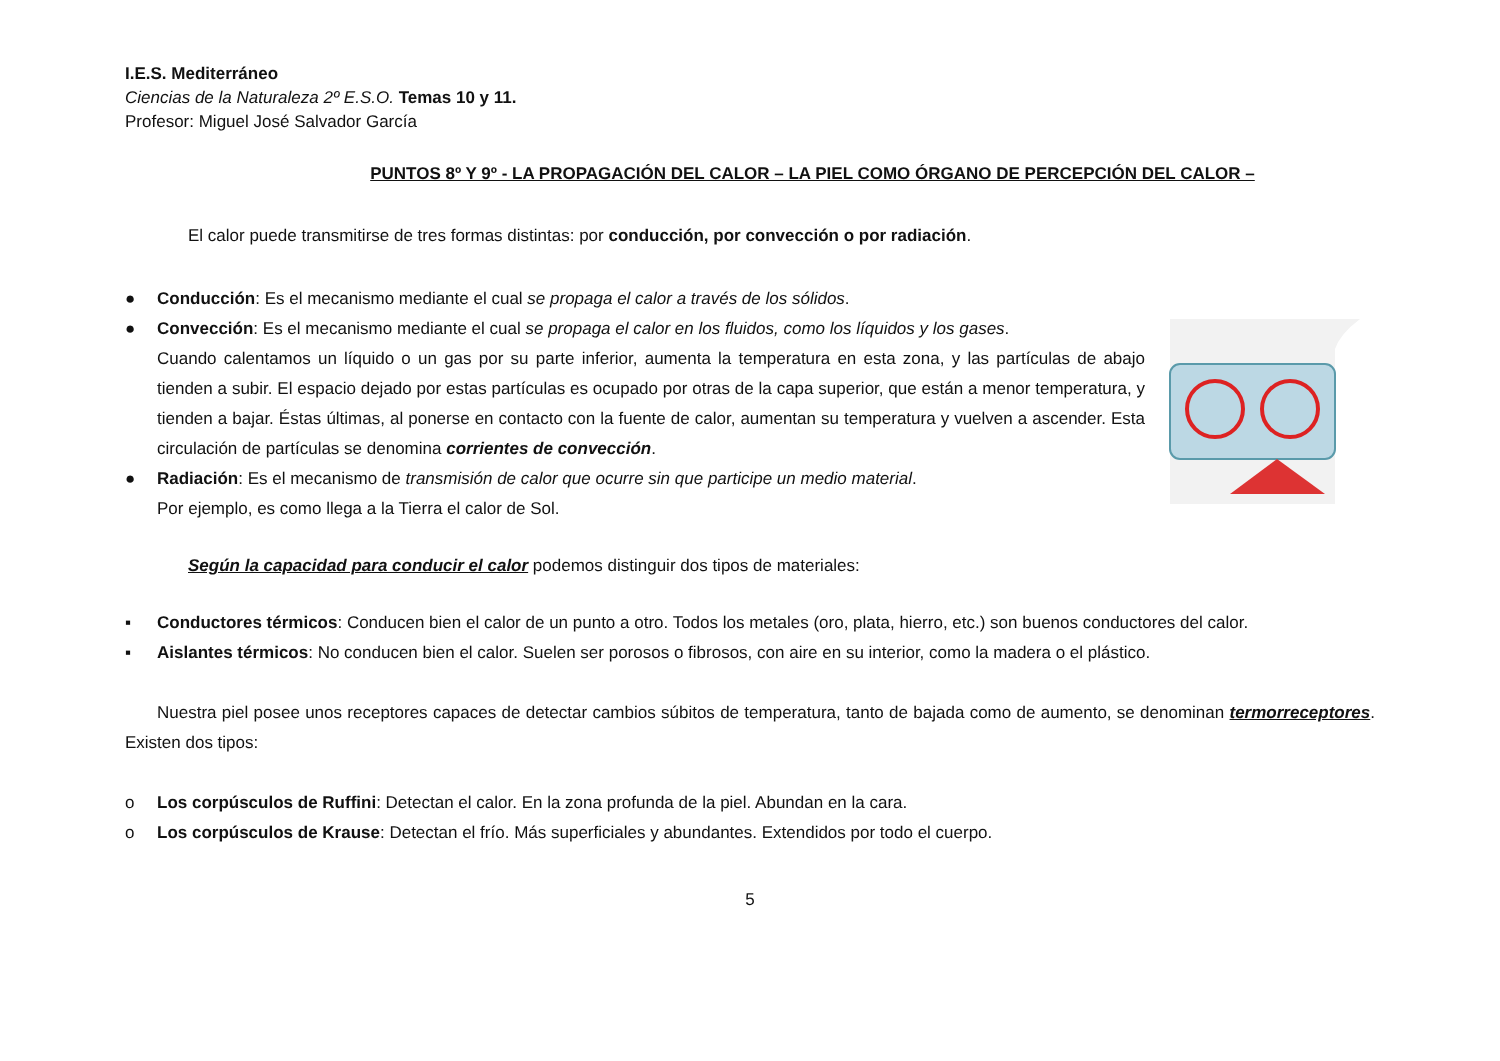I.E.S. Mediterráneo
Ciencias de la Naturaleza 2º E.S.O. Temas 10 y 11.
Profesor: Miguel José Salvador García
PUNTOS 8º Y 9º - LA PROPAGACIÓN DEL CALOR – LA PIEL COMO ÓRGANO DE PERCEPCIÓN DEL CALOR –
El calor puede transmitirse de tres formas distintas: por conducción, por convección o por radiación.
● Conducción: Es el mecanismo mediante el cual se propaga el calor a través de los sólidos.
● Convección: Es el mecanismo mediante el cual se propaga el calor en los fluidos, como los líquidos y los gases.
Cuando calentamos un líquido o un gas por su parte inferior, aumenta la temperatura en esta zona, y las partículas de abajo tienden a subir. El espacio dejado por estas partículas es ocupado por otras de la capa superior, que están a menor temperatura, y tienden a bajar. Éstas últimas, al ponerse en contacto con la fuente de calor, aumentan su temperatura y vuelven a ascender. Esta circulación de partículas se denomina corrientes de convección.
● Radiación: Es el mecanismo de transmisión de calor que ocurre sin que participe un medio material.
Por ejemplo, es como llega a la Tierra el calor de Sol.
Según la capacidad para conducir el calor podemos distinguir dos tipos de materiales:
▪ Conductores térmicos: Conducen bien el calor de un punto a otro. Todos los metales (oro, plata, hierro, etc.) son buenos conductores del calor.
▪ Aislantes térmicos: No conducen bien el calor. Suelen ser porosos o fibrosos, con aire en su interior, como la madera o el plástico.
Nuestra piel posee unos receptores capaces de detectar cambios súbitos de temperatura, tanto de bajada como de aumento, se denominan termorreceptores. Existen dos tipos:
o Los corpúsculos de Ruffini: Detectan el calor. En la zona profunda de la piel. Abundan en la cara.
o Los corpúsculos de Krause: Detectan el frío. Más superficiales y abundantes. Extendidos por todo el cuerpo.
5